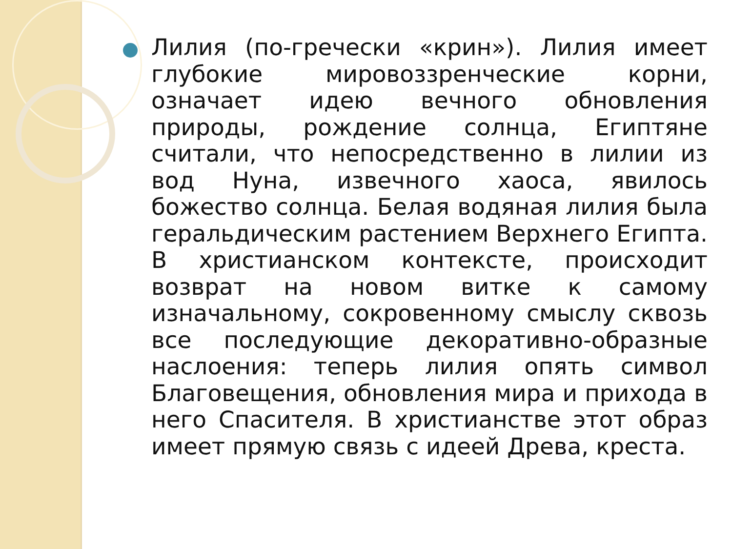Лилия (по-гречески «крин»). Лилия имеет глубокие мировоззренческие корни, означает идею вечного обновления природы, рождение солнца, Египтяне считали, что непосредственно в лилии из вод Нуна, извечного хаоса, явилось божество солнца. Белая водяная лилия была геральдическим растением Верхнего Египта. В христианском контексте, происходит возврат на новом витке к самому изначальному, сокровенному смыслу сквозь все последующие декоративно-образные наслоения: теперь лилия опять символ Благовещения, обновления мира и прихода в него Спасителя. В христианстве этот образ имеет прямую связь с идеей Древа, креста.